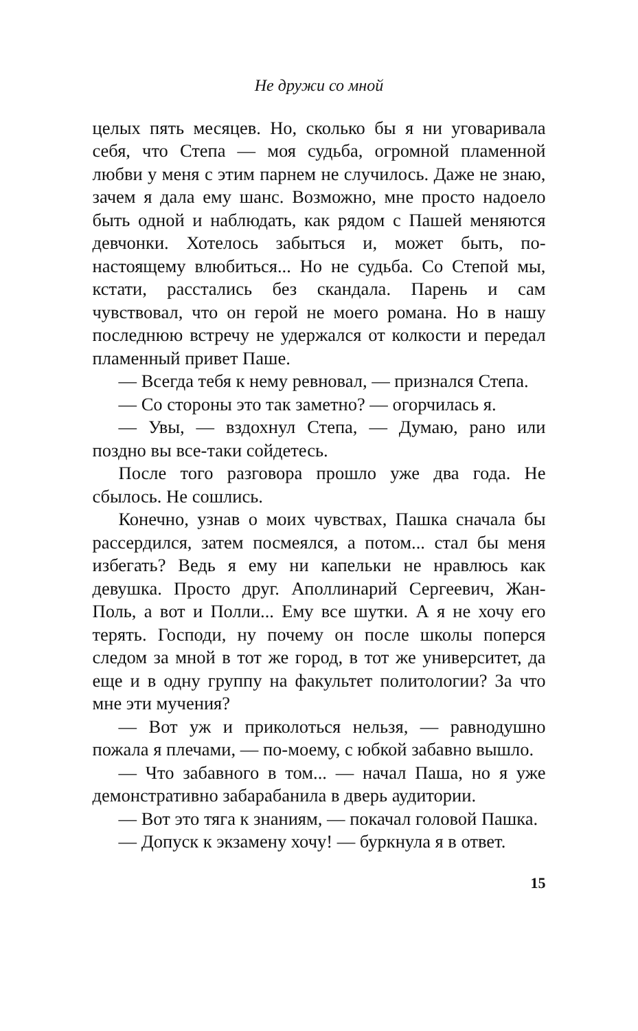Не дружи со мной
целых пять месяцев. Но, сколько бы я ни уговаривала себя, что Степа — моя судьба, огромной пламенной любви у меня с этим парнем не случилось. Даже не знаю, зачем я дала ему шанс. Возможно, мне просто надоело быть одной и наблюдать, как рядом с Пашей меняются девчонки. Хотелось забыться и, может быть, по-настоящему влюбиться... Но не судьба. Со Степой мы, кстати, расстались без скандала. Парень и сам чувствовал, что он герой не моего романа. Но в нашу последнюю встречу не удержался от колкости и передал пламенный привет Паше.
— Всегда тебя к нему ревновал, — признался Степа.
— Со стороны это так заметно? — огорчилась я.
— Увы, — вздохнул Степа, — Думаю, рано или поздно вы все-таки сойдетесь.
После того разговора прошло уже два года. Не сбылось. Не сошлись.
Конечно, узнав о моих чувствах, Пашка сначала бы рассердился, затем посмеялся, а потом... стал бы меня избегать? Ведь я ему ни капельки не нравлюсь как девушка. Просто друг. Аполлинарий Сергеевич, Жан-Поль, а вот и Полли... Ему все шутки. А я не хочу его терять. Господи, ну почему он после школы поперся следом за мной в тот же город, в тот же университет, да еще и в одну группу на факультет политологии? За что мне эти мучения?
— Вот уж и приколоться нельзя, — равнодушно пожала я плечами, — по-моему, с юбкой забавно вышло.
— Что забавного в том... — начал Паша, но я уже демонстративно забарабанила в дверь аудитории.
— Вот это тяга к знаниям, — покачал головой Пашка.
— Допуск к экзамену хочу! — буркнула я в ответ.
15